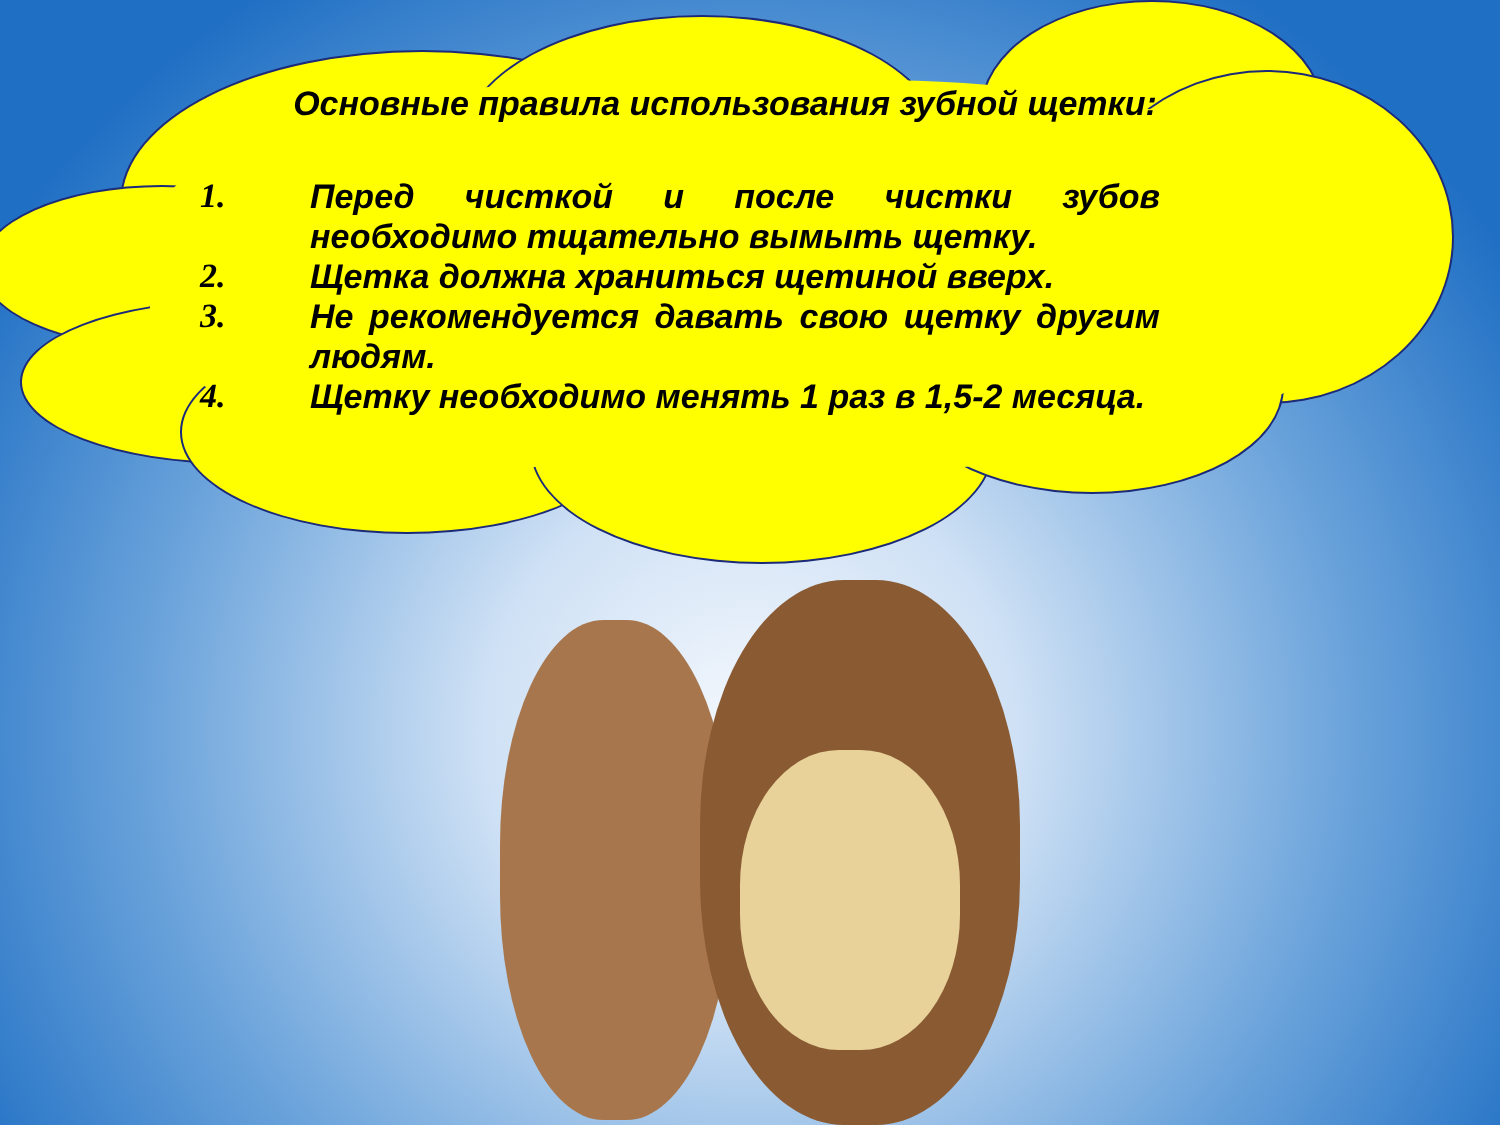Основные правила использования зубной щетки:
1. Перед чисткой и после чистки зубов необходимо тщательно вымыть щетку.
2. Щетка должна храниться щетиной вверх.
3. Не рекомендуется давать свою щетку другим людям.
4. Щетку необходимо менять 1 раз в 1,5-2 месяца.